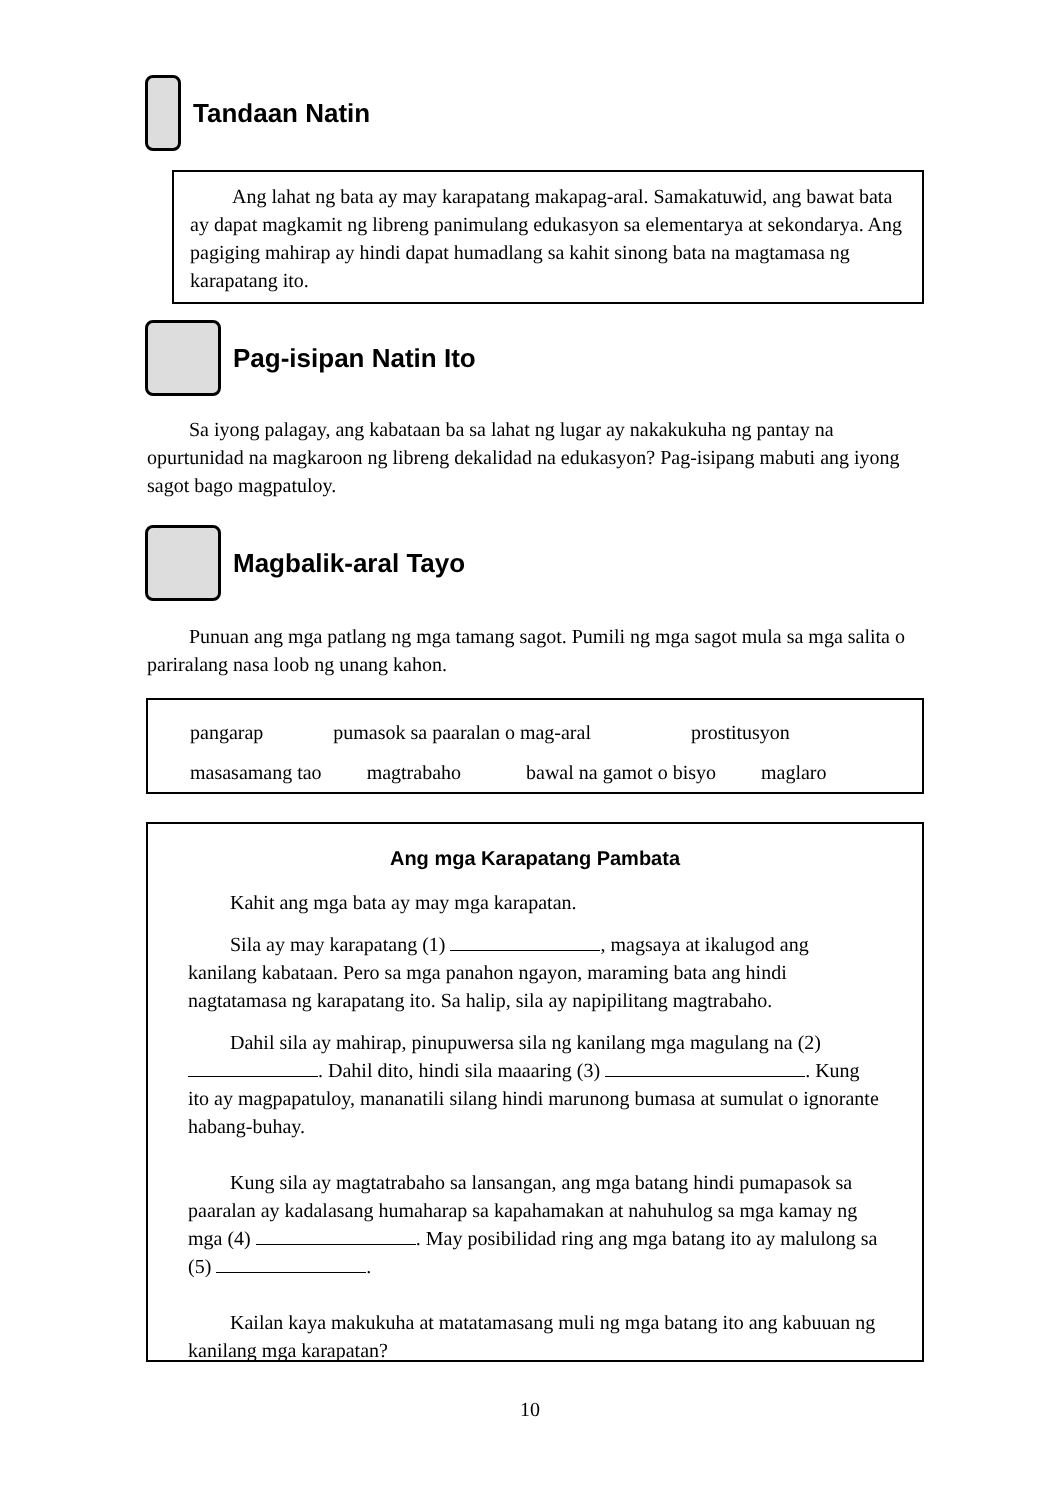Tandaan Natin
Ang lahat ng bata ay may karapatang makapag-aral. Samakatuwid, ang bawat bata ay dapat magkamit ng libreng panimulang edukasyon sa elementarya at sekondarya. Ang pagiging mahirap ay hindi dapat humadlang sa kahit sinong bata na magtamasa ng karapatang ito.
Pag-isipan Natin Ito
Sa iyong palagay, ang kabataan ba sa lahat ng lugar ay nakakukuha ng pantay na opurtunidad na magkaroon ng libreng dekalidad na edukasyon? Pag-isipang mabuti ang iyong sagot bago magpatuloy.
Magbalik-aral Tayo
Punuan ang mga patlang ng mga tamang sagot. Pumili ng mga sagot mula sa mga salita o pariralang nasa loob ng unang kahon.
pangarap pumasok sa paaralan o mag-aral prostitusyon
masasamang tao magtrabaho bawal na gamot o bisyo maglaro
Ang mga Karapatang Pambata
Kahit ang mga bata ay may mga karapatan.
Sila ay may karapatang (1) , magsaya at ikalugod ang kanilang kabataan. Pero sa mga panahon ngayon, maraming bata ang hindi nagtatamasa ng karapatang ito. Sa halip, sila ay napipilitang magtrabaho.
Dahil sila ay mahirap, pinupuwersa sila ng kanilang mga magulang na (2) . Dahil dito, hindi sila maaaring (3) . Kung ito ay magpapatuloy, mananatili silang hindi marunong bumasa at sumulat o ignorante habang-buhay.
Kung sila ay magtatrabaho sa lansangan, ang mga batang hindi pumapasok sa paaralan ay kadalasang humaharap sa kapahamakan at nahuhulog sa mga kamay ng mga (4) . May posibilidad ring ang mga batang ito ay malulong sa (5) .
Kailan kaya makukuha at matatamasang muli ng mga batang ito ang kabuuan ng kanilang mga karapatan?
10